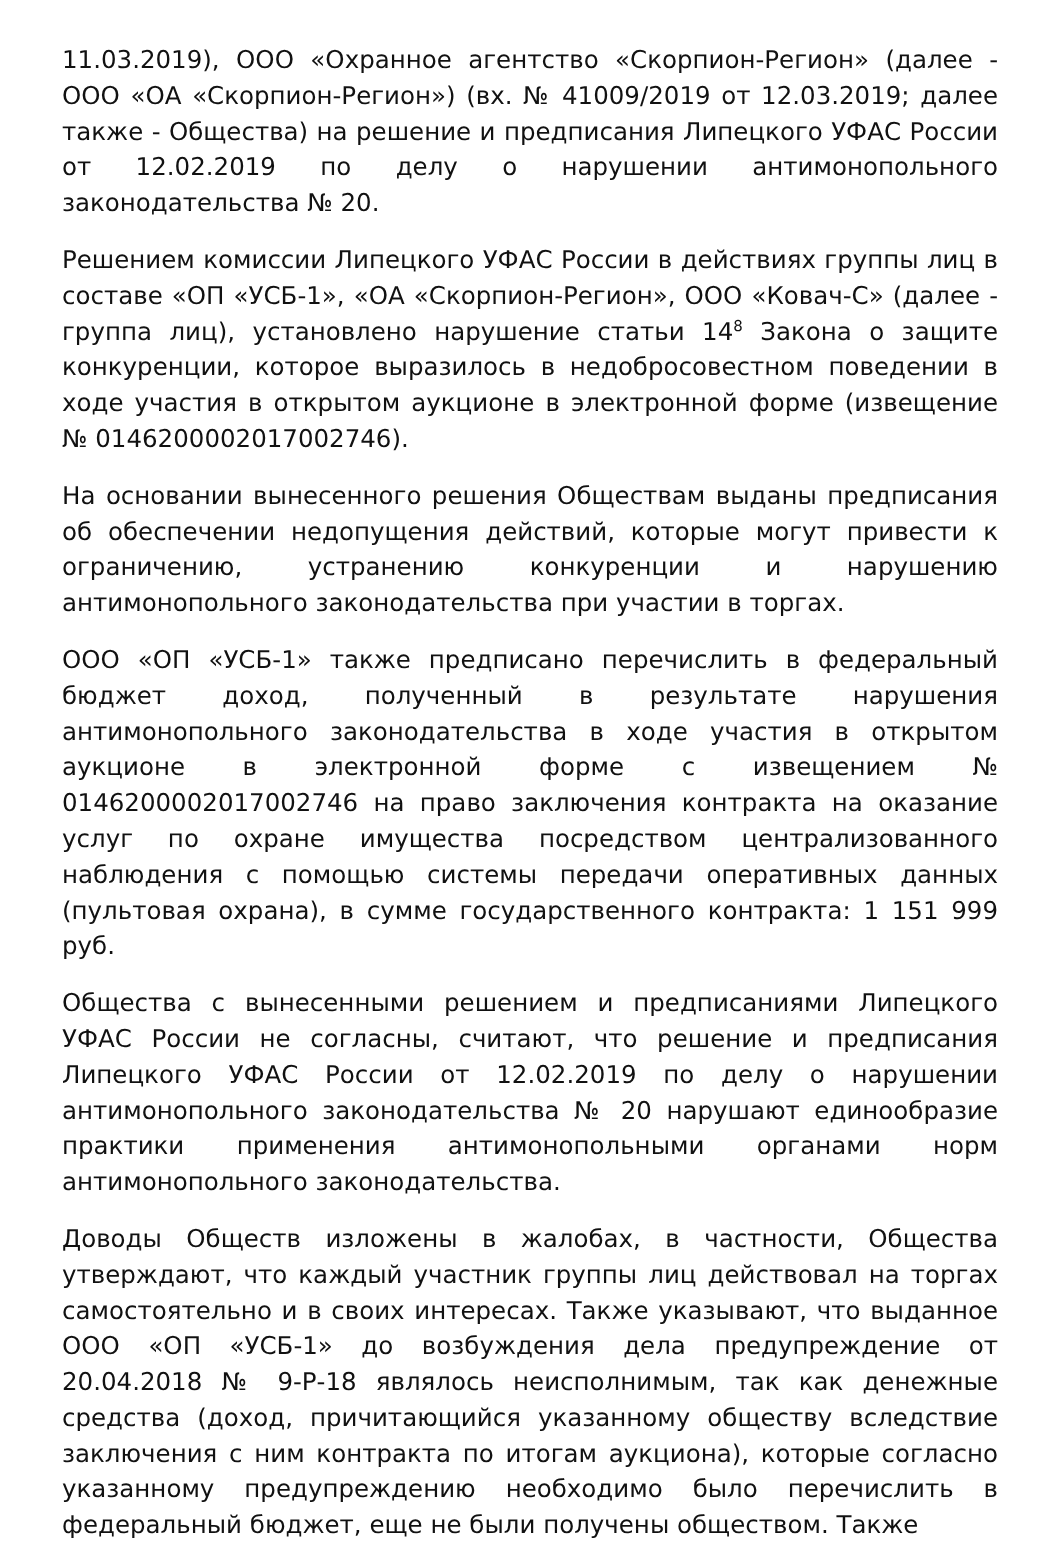11.03.2019), ООО «Охранное агентство «Скорпион-Регион» (далее - ООО «ОА «Скорпион-Регион») (вх. № 41009/2019 от 12.03.2019; далее также - Общества) на решение и предписания Липецкого УФАС России от 12.02.2019 по делу о нарушении антимонопольного законодательства № 20.
Решением комиссии Липецкого УФАС России в действиях группы лиц в составе «ОП «УСБ-1», «ОА «Скорпион-Регион», ООО «Ковач-С» (далее - группа лиц), установлено нарушение статьи 14<sup>8</sup> Закона о защите конкуренции, которое выразилось в недобросовестном поведении в ходе участия в открытом аукционе в электронной форме (извещение № 0146200002017002746).
На основании вынесенного решения Обществам выданы предписания об обеспечении недопущения действий, которые могут привести к ограничению, устранению конкуренции и нарушению антимонопольного законодательства при участии в торгах.
ООО «ОП «УСБ-1» также предписано перечислить в федеральный бюджет доход, полученный в результате нарушения антимонопольного законодательства в ходе участия в открытом аукционе в электронной форме с извещением № 0146200002017002746 на право заключения контракта на оказание услуг по охране имущества посредством централизованного наблюдения с помощью системы передачи оперативных данных (пультовая охрана), в сумме государственного контракта: 1 151 999 руб.
Общества с вынесенными решением и предписаниями Липецкого УФАС России не согласны, считают, что решение и предписания Липецкого УФАС России от 12.02.2019 по делу о нарушении антимонопольного законодательства № 20 нарушают единообразие практики применения антимонопольными органами норм антимонопольного законодательства.
Доводы Обществ изложены в жалобах, в частности, Общества утверждают, что каждый участник группы лиц действовал на торгах самостоятельно и в своих интересах. Также указывают, что выданное ООО «ОП «УСБ-1» до возбуждения дела предупреждение от 20.04.2018 № 9-Р-18 являлось неисполнимым, так как денежные средства (доход, причитающийся указанному обществу вследствие заключения с ним контракта по итогам аукциона), которые согласно указанному предупреждению необходимо было перечислить в федеральный бюджет, еще не были получены обществом. Также